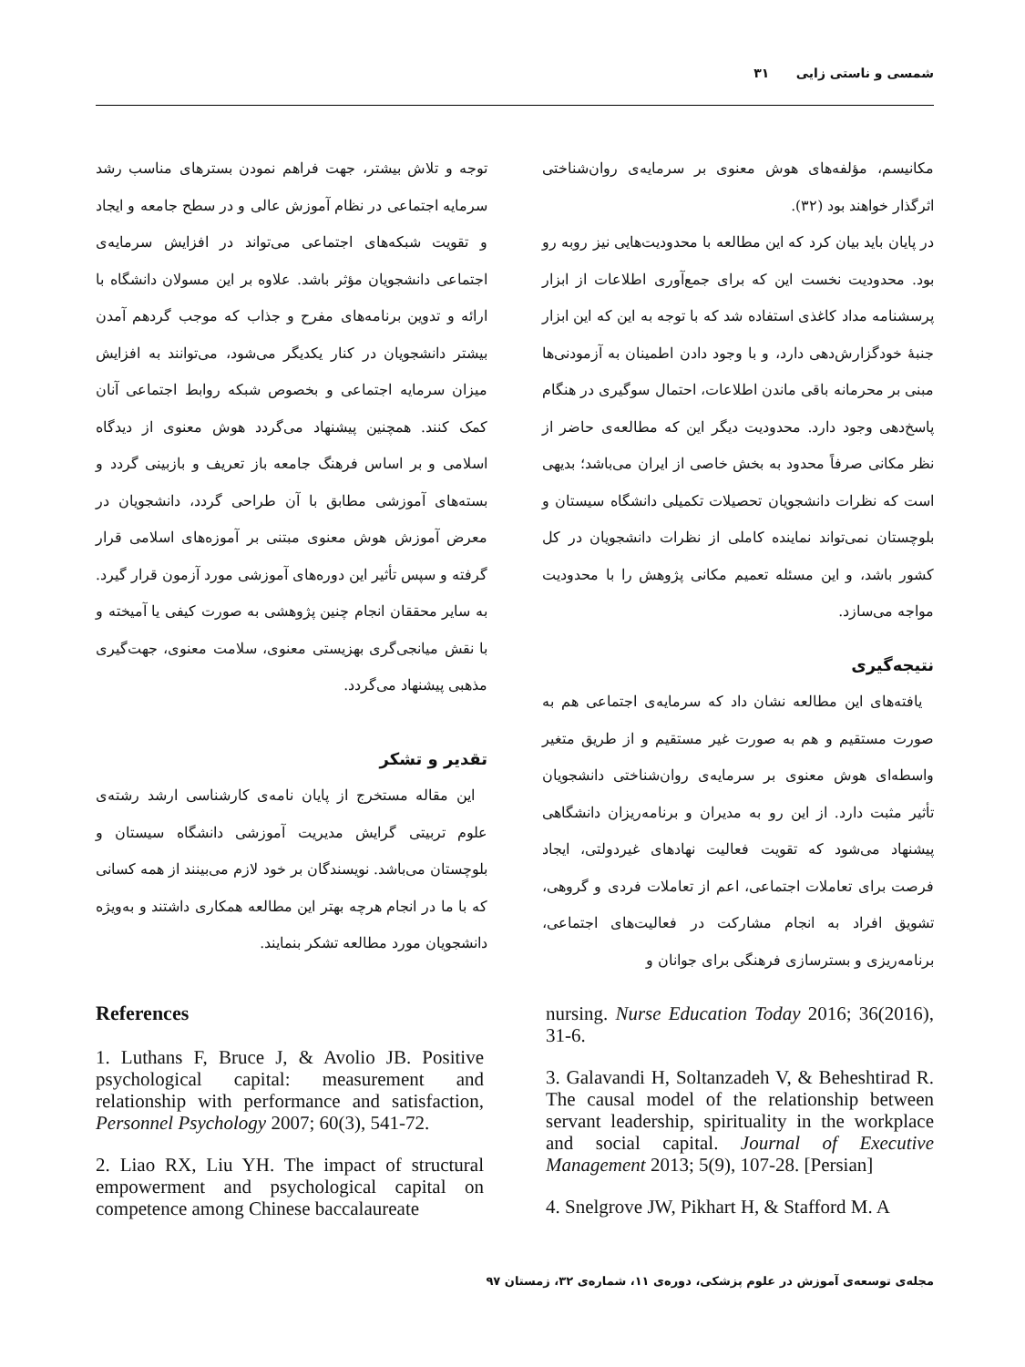شمسی و ناستی زایی ۳۱
مکانیسم، مؤلفه‌های هوش معنوی بر سرمایه‌ی روان‌شناختی اثرگذار خواهند بود (۳۲).
در پایان باید بیان کرد که این مطالعه با محدودیت‌هایی نیز روبه رو بود. محدودیت نخست این که برای جمع‌آوری اطلاعات از ابزار پرسشنامه مداد کاغذی استفاده شد که با توجه به این که این ابزار جنبهٔ خودگزارش‌دهی دارد، و با وجود دادن اطمینان به آزمودنی‌ها مبنی بر محرمانه باقی ماندن اطلاعات، احتمال سوگیری در هنگام پاسخ‌دهی وجود دارد. محدودیت دیگر این که مطالعه‌ی حاضر از نظر مکانی صرفاً محدود به بخش خاصی از ایران می‌باشد؛ بدیهی است که نظرات دانشجویان تحصیلات تکمیلی دانشگاه سیستان و بلوچستان نمی‌تواند نماینده کاملی از نظرات دانشجویان در کل کشور باشد، و این مسئله تعمیم مکانی پژوهش را با محدودیت مواجه می‌سازد.
نتیجه‌گیری
یافته‌های این مطالعه نشان داد که سرمایه‌ی اجتماعی هم به صورت مستقیم و هم به صورت غیر مستقیم و از طریق متغیر واسطه‌ای هوش معنوی بر سرمایه‌ی روان‌شناختی دانشجویان تأثیر مثبت دارد. از این رو به مدیران و برنامه‌ریزان دانشگاهی پیشنهاد می‌شود که تقویت فعالیت نهادهای غیردولتی، ایجاد فرصت برای تعاملات اجتماعی، اعم از تعاملات فردی و گروهی، تشویق افراد به انجام مشارکت در فعالیت‌های اجتماعی، برنامه‌ریزی و بسترسازی فرهنگی برای جوانان و
توجه و تلاش بیشتر، جهت فراهم نمودن بسترهای مناسب رشد سرمایه اجتماعی در نظام آموزش عالی و در سطح جامعه و ایجاد و تقویت شبکه‌های اجتماعی می‌تواند در افزایش سرمایه‌ی اجتماعی دانشجویان مؤثر باشد. علاوه بر این مسولان دانشگاه با ارائه و تدوین برنامه‌های مفرح و جذاب که موجب گردهم آمدن بیشتر دانشجویان در کنار یکدیگر می‌شود، می‌توانند به افزایش میزان سرمایه اجتماعی و بخصوص شبکه روابط اجتماعی آنان کمک کنند. همچنین پیشنهاد می‌گردد هوش معنوی از دیدگاه اسلامی و بر اساس فرهنگ جامعه باز تعریف و بازبینی گردد و بسته‌های آموزشی مطابق با آن طراحی گردد، دانشجویان در معرض آموزش هوش معنوی مبتنی بر آموزه‌های اسلامی قرار گرفته و سپس تأثیر این دوره‌های آموزشی مورد آزمون قرار گیرد. به سایر محققان انجام چنین پژوهشی به صورت کیفی یا آمیخته و با نقش میانجی‌گری بهزیستی معنوی، سلامت معنوی، جهت‌گیری مذهبی پیشنهاد می‌گردد.
تقدیر و تشکر
این مقاله مستخرج از پایان نامه‌ی کارشناسی ارشد رشته‌ی علوم تربیتی گرایش مدیریت آموزشی دانشگاه سیستان و بلوچستان می‌باشد. نویسندگان بر خود لازم می‌بینند از همه کسانی که با ما در انجام هرچه بهتر این مطالعه همکاری داشتند و به‌ویژه دانشجویان مورد مطالعه تشکر بنمایند.
References
1. Luthans F, Bruce J, & Avolio JB. Positive psychological capital: measurement and relationship with performance and satisfaction, Personnel Psychology 2007; 60(3), 541-72.
2. Liao RX, Liu YH. The impact of structural empowerment and psychological capital on competence among Chinese baccalaureate
nursing. Nurse Education Today 2016; 36(2016), 31-6.
3. Galavandi H, Soltanzadeh V, & Beheshtirad R. The causal model of the relationship between servant leadership, spirituality in the workplace and social capital. Journal of Executive Management 2013; 5(9), 107-28. [Persian]
4. Snelgrove JW, Pikhart H, & Stafford M. A
مجله‌ی توسعه‌ی آموزش در علوم پزشکی، دوره‌ی ۱۱، شماره‌ی ۳۲، زمستان ۹۷